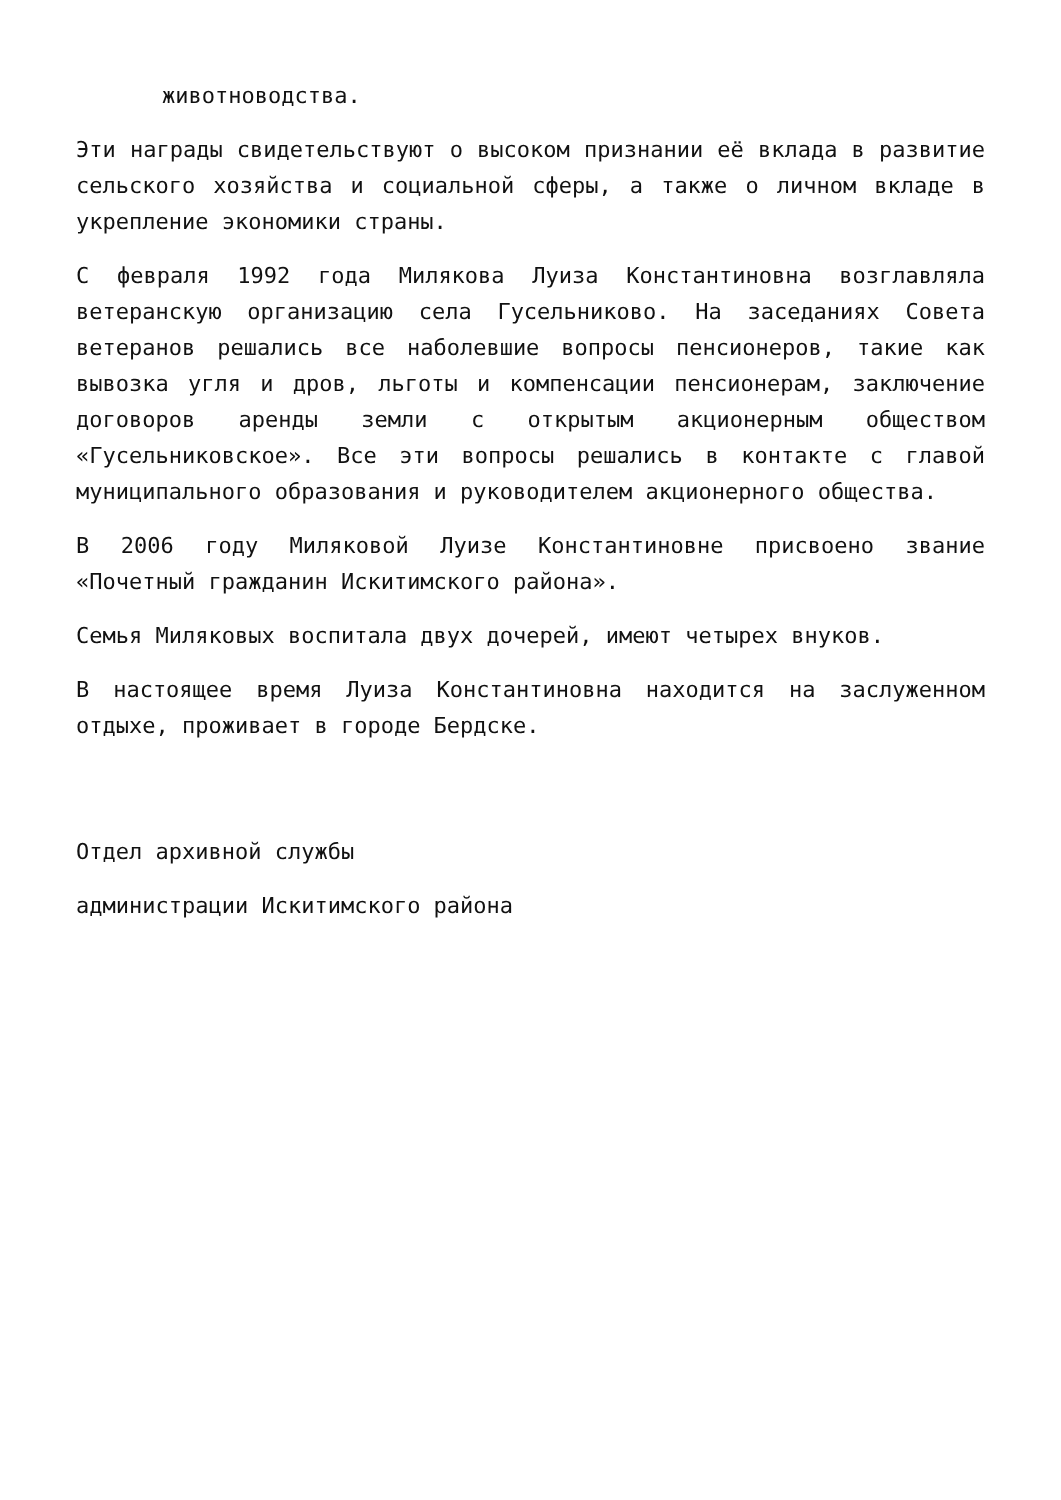животноводства.
Эти награды свидетельствуют о высоком признании её вклада в развитие сельского хозяйства и социальной сферы, а также о личном вкладе в укрепление экономики страны.
С февраля 1992 года Милякова Луиза Константиновна возглавляла ветеранскую организацию села Гусельниково. На заседаниях Совета ветеранов решались все наболевшие вопросы пенсионеров, такие как вывозка угля и дров, льготы и компенсации пенсионерам, заключение договоров аренды земли с открытым акционерным обществом «Гусельниковское». Все эти вопросы решались в контакте с главой муниципального образования и руководителем акционерного общества.
В 2006 году Миляковой Луизе Константиновне присвоено звание «Почетный гражданин Искитимского района».
Семья Миляковых воспитала двух дочерей, имеют четырех внуков.
В настоящее время Луиза Константиновна находится на заслуженном отдыхе, проживает в городе Бердске.
Отдел архивной службы
администрации Искитимского района